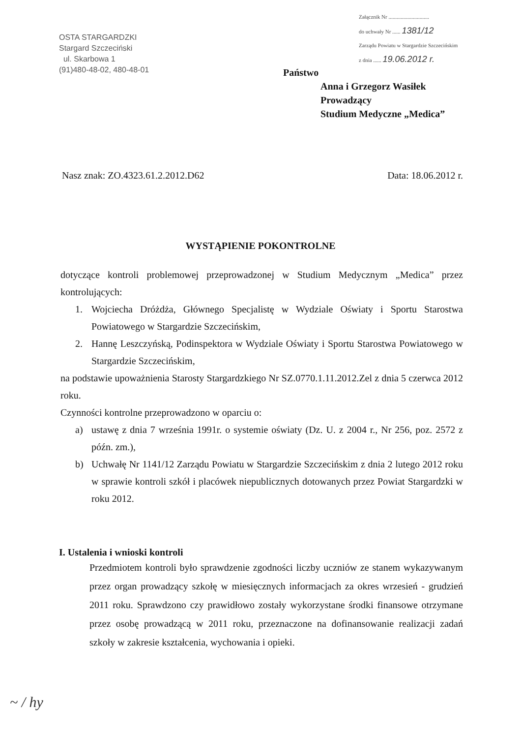OSTA STARGARDZKI
Stargard Szczeciński
ul. Skarbowa 1
(91)480-48-02, 480-48-01
Załącznik Nr ..............................
do uchwały Nr ...... 1381/12
Zarządu Powiatu w Stargardzie Szczecińskim
z dnia ...... 19.06.2012 r.
Państwo
Anna i Grzegorz Wasiłek
Prowadzący
Studium Medyczne „Medica”
Nasz znak: ZO.4323.61.2.2012.D62 Data: 18.06.2012 r.
WYSTĄPIENIE POKONTROLNE
dotyczące kontroli problemowej przeprowadzonej w Studium Medycznym „Medica” przez kontrolujących:
1. Wojciecha Dróżdża, Głównego Specjalistę w Wydziale Oświaty i Sportu Starostwa Powiatowego w Stargardzie Szczecińskim,
2. Hannę Leszczyńską, Podinspektora w Wydziale Oświaty i Sportu Starostwa Powiatowego w Stargardzie Szczecińskim,
na podstawie upoważnienia Starosty Stargardzkiego Nr SZ.0770.1.11.2012.Zel z dnia 5 czerwca 2012 roku.
Czynności kontrolne przeprowadzono w oparciu o:
a) ustawę z dnia 7 września 1991r. o systemie oświaty (Dz. U. z 2004 r., Nr 256, poz. 2572 z późn. zm.),
b) Uchwałę Nr 1141/12 Zarządu Powiatu w Stargardzie Szczecińskim z dnia 2 lutego 2012 roku w sprawie kontroli szkół i placówek niepublicznych dotowanych przez Powiat Stargardzki w roku 2012.
I. Ustalenia i wnioski kontroli
Przedmiotem kontroli było sprawdzenie zgodności liczby uczniów ze stanem wykazywanym przez organ prowadzący szkołę w miesięcznych informacjach za okres wrzesień - grudzień 2011 roku. Sprawdzono czy prawidłowo zostały wykorzystane środki finansowe otrzymane przez osobę prowadzącą w 2011 roku, przeznaczone na dofinansowanie realizacji zadań szkoły w zakresie kształcenia, wychowania i opieki.
~ / hy